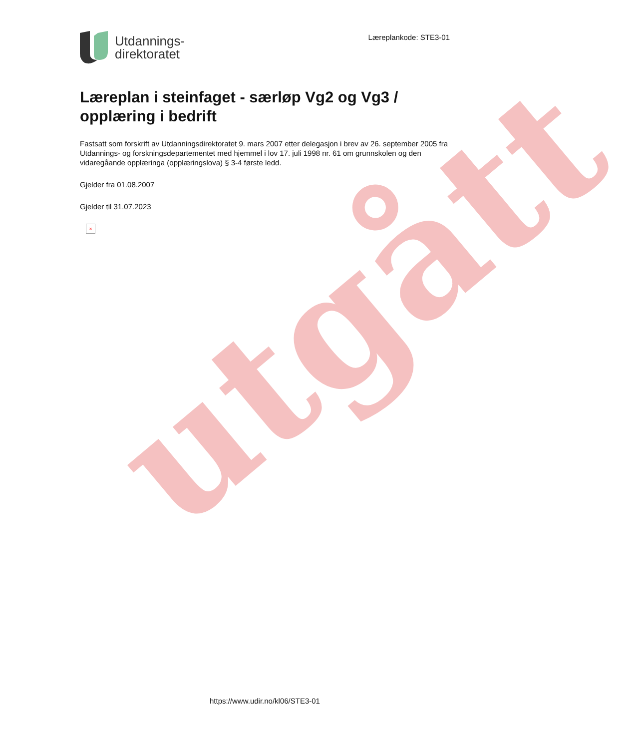utgått
Utdannings-
direktoratet
Læreplankode: STE3-01
Læreplan i steinfaget - særløp Vg2 og Vg3 / opplæring i bedrift
Fastsatt som forskrift av Utdanningsdirektoratet 9. mars 2007 etter delegasjon i brev av 26. september 2005 fra Utdannings- og forskningsdepartementet med hjemmel i lov 17. juli 1998 nr. 61 om grunnskolen og den vidaregåande opplæringa (opplæringslova) § 3-4 første ledd.
Gjelder fra 01.08.2007
Gjelder til 31.07.2023
×
https://www.udir.no/kl06/STE3-01